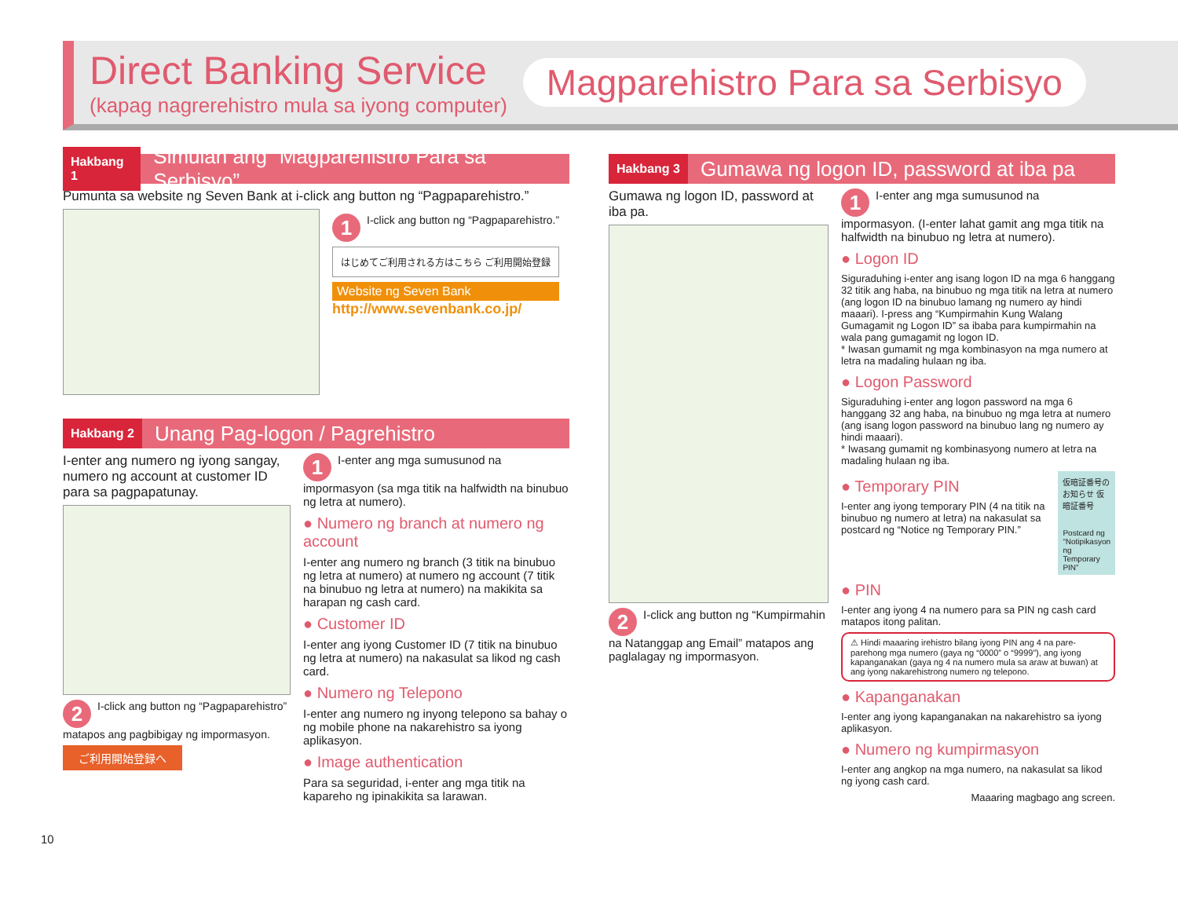Direct Banking Service
(kapag nagrerehistro mula sa iyong computer)
Magparehistro Para sa Serbisyo
Hakbang 1 Simulan ang “Magparehistro Para sa Serbisyo”
Pumunta sa website ng Seven Bank at i-click ang button ng “Pagpaparehistro.”
1 I-click ang button ng “Pagpaparehistro.”
はじめてご利用される方はこちら ご利用開始登録
Website ng Seven Bank
http://www.sevenbank.co.jp/
Hakbang 2 Unang Pag-logon / Pagrehistro
I-enter ang numero ng iyong sangay, numero ng account at customer ID para sa pagpapatunay.
2 I-click ang button ng “Pagpaparehistro” matapos ang pagbibigay ng impormasyon.
ご利用開始登録へ
1 I-enter ang mga sumusunod na impormasyon (sa mga titik na halfwidth na binubuo ng letra at numero).
● Numero ng branch at numero ng account
I-enter ang numero ng branch (3 titik na binubuo ng letra at numero) at numero ng account (7 titik na binubuo ng letra at numero) na makikita sa harapan ng cash card.
● Customer ID
I-enter ang iyong Customer ID (7 titik na binubuo ng letra at numero) na nakasulat sa likod ng cash card.
● Numero ng Telepono
I-enter ang numero ng inyong telepono sa bahay o ng mobile phone na nakarehistro sa iyong aplikasyon.
● Image authentication
Para sa seguridad, i-enter ang mga titik na kapareho ng ipinakikita sa larawan.
Hakbang 3 Gumawa ng logon ID, password at iba pa
Gumawa ng logon ID, password at iba pa.
2 I-click ang button ng “Kumpirmahin na Natanggap ang Email” matapos ang paglalagay ng impormasyon.
1 I-enter ang mga sumusunod na impormasyon. (I-enter lahat gamit ang mga titik na halfwidth na binubuo ng letra at numero).
● Logon ID
Siguraduhing i-enter ang isang logon ID na mga 6 hanggang 32 titik ang haba, na binubuo ng mga titik na letra at numero (ang logon ID na binubuo lamang ng numero ay hindi maaari). I-press ang “Kumpirmahin Kung Walang Gumagamit ng Logon ID” sa ibaba para kumpirmahin na wala pang gumagamit ng logon ID.
* Iwasan gumamit ng mga kombinasyon na mga numero at letra na madaling hulaan ng iba.
● Logon Password
Siguraduhing i-enter ang logon password na mga 6 hanggang 32 ang haba, na binubuo ng mga letra at numero (ang isang logon password na binubuo lang ng numero ay hindi maaari).
* Iwasang gumamit ng kombinasyong numero at letra na madaling hulaan ng iba.
● Temporary PIN
I-enter ang iyong temporary PIN (4 na titik na binubuo ng numero at letra) na nakasulat sa postcard ng “Notice ng Temporary PIN.”
仮暗証番号のお知らせ 仮暗証番号
Postcard ng “Notipikasyon ng Temporary PIN”
● PIN
I-enter ang iyong 4 na numero para sa PIN ng cash card matapos itong palitan.
⚠ Hindi maaaring irehistro bilang iyong PIN ang 4 na pare-parehong mga numero (gaya ng “0000” o “9999”), ang iyong kapanganakan (gaya ng 4 na numero mula sa araw at buwan) at ang iyong nakarehistrong numero ng telepono.
● Kapanganakan
I-enter ang iyong kapanganakan na nakarehistro sa iyong aplikasyon.
● Numero ng kumpirmasyon
I-enter ang angkop na mga numero, na nakasulat sa likod ng iyong cash card.
Maaaring magbago ang screen.
10